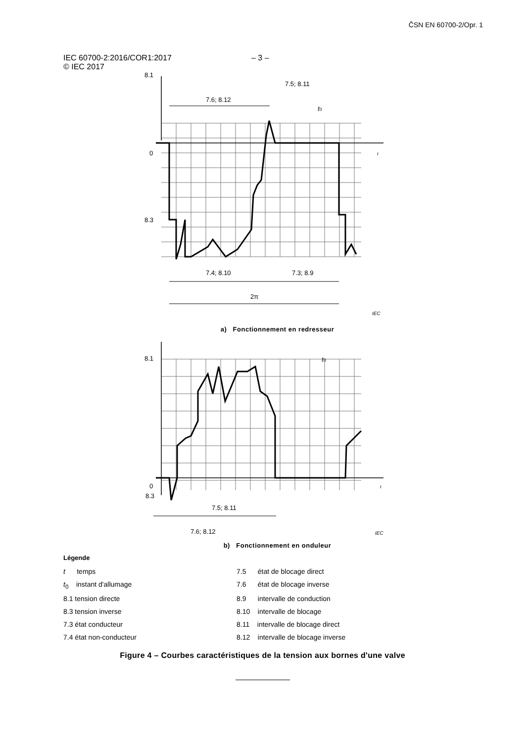ČSN EN 60700-2/Opr. 1
IEC 60700-2:2016/COR1:2017
© IEC 2017
– 3 –
8.1
0
8.3
t
7.6; 8.12
7.5; 8.11
t0
7.4; 8.10
7.3; 8.9
2π
IEC
a) Fonctionnement en redresseur
8.1
0
8.3
t
t0
7.5; 8.11
7.6; 8.12
IEC
b) Fonctionnement en onduleur
Légende
t temps
7.5 état de blocage direct
t<sub>0</sub> instant d'allumage
7.6 état de blocage inverse
8.1 tension directe
8.9 intervalle de conduction
8.3 tension inverse
8.10 intervalle de blocage
7.3 état conducteur
8.11 intervalle de blocage direct
7.4 état non-conducteur
8.12 intervalle de blocage inverse
Figure 4 – Courbes caractéristiques de la tension aux bornes d'une valve